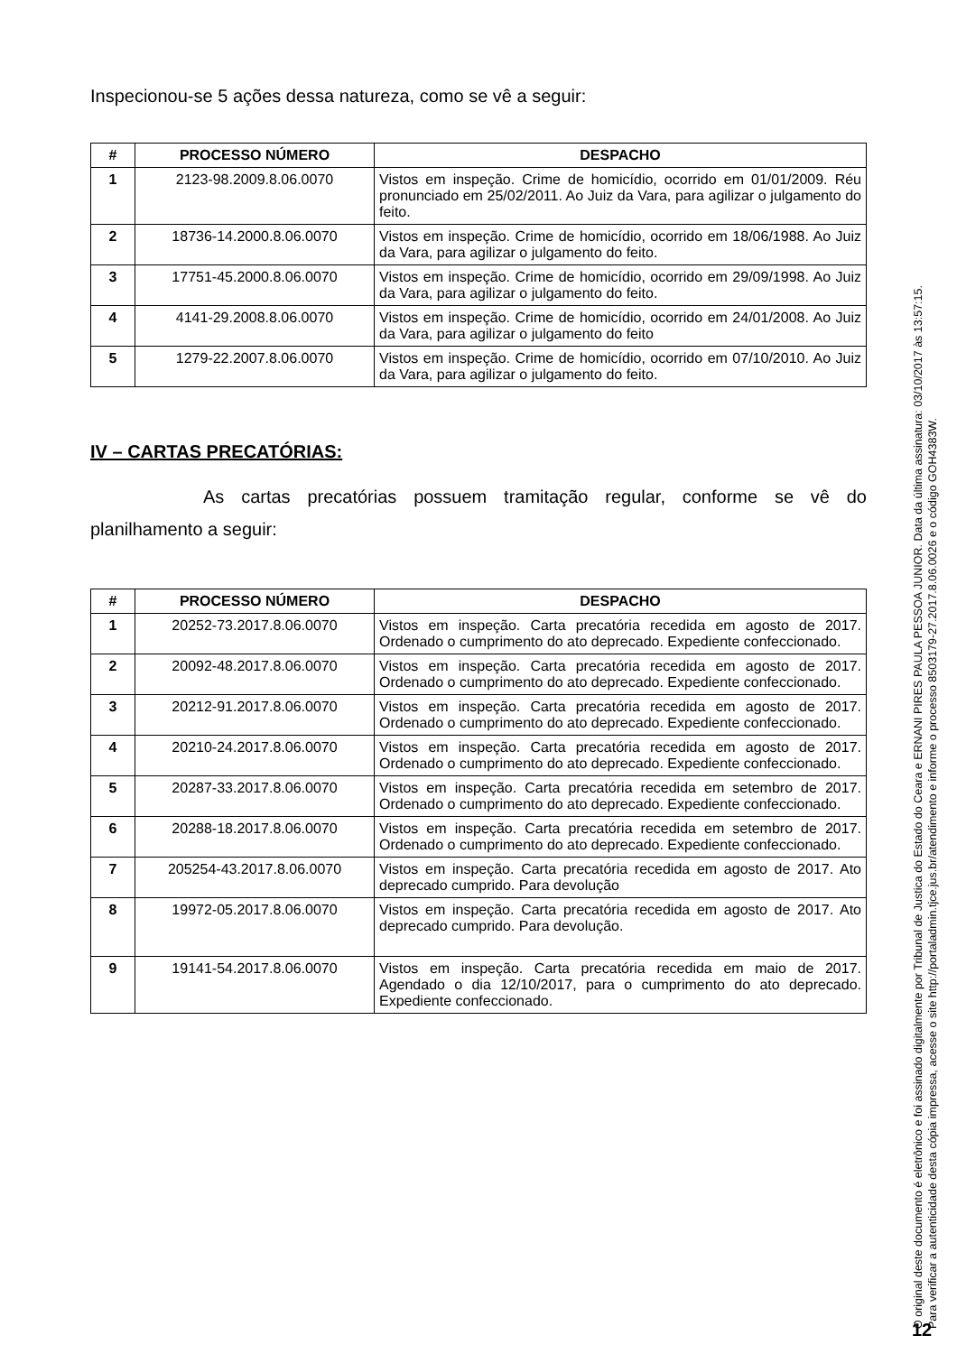Inspecionou-se 5 ações dessa natureza, como se vê a seguir:
| # | PROCESSO NÚMERO | DESPACHO |
| --- | --- | --- |
| 1 | 2123-98.2009.8.06.0070 | Vistos em inspeção. Crime de homicídio, ocorrido em 01/01/2009. Réu pronunciado em 25/02/2011. Ao Juiz da Vara, para agilizar o julgamento do feito. |
| 2 | 18736-14.2000.8.06.0070 | Vistos em inspeção. Crime de homicídio, ocorrido em 18/06/1988. Ao Juiz da Vara, para agilizar o julgamento do feito. |
| 3 | 17751-45.2000.8.06.0070 | Vistos em inspeção. Crime de homicídio, ocorrido em 29/09/1998. Ao Juiz da Vara, para agilizar o julgamento do feito. |
| 4 | 4141-29.2008.8.06.0070 | Vistos em inspeção. Crime de homicídio, ocorrido em 24/01/2008. Ao Juiz da Vara, para agilizar o julgamento do feito |
| 5 | 1279-22.2007.8.06.0070 | Vistos em inspeção. Crime de homicídio, ocorrido em 07/10/2010. Ao Juiz da Vara, para agilizar o julgamento do feito. |
IV – CARTAS PRECATÓRIAS:
As cartas precatórias possuem tramitação regular, conforme se vê do planilhamento a seguir:
| # | PROCESSO NÚMERO | DESPACHO |
| --- | --- | --- |
| 1 | 20252-73.2017.8.06.0070 | Vistos em inspeção. Carta precatória recedida em agosto de 2017. Ordenado o cumprimento do ato deprecado. Expediente confeccionado. |
| 2 | 20092-48.2017.8.06.0070 | Vistos em inspeção. Carta precatória recedida em agosto de 2017. Ordenado o cumprimento do ato deprecado. Expediente confeccionado. |
| 3 | 20212-91.2017.8.06.0070 | Vistos em inspeção. Carta precatória recedida em agosto de 2017. Ordenado o cumprimento do ato deprecado. Expediente confeccionado. |
| 4 | 20210-24.2017.8.06.0070 | Vistos em inspeção. Carta precatória recedida em agosto de 2017. Ordenado o cumprimento do ato deprecado. Expediente confeccionado. |
| 5 | 20287-33.2017.8.06.0070 | Vistos em inspeção. Carta precatória recedida em setembro de 2017. Ordenado o cumprimento do ato deprecado. Expediente confeccionado. |
| 6 | 20288-18.2017.8.06.0070 | Vistos em inspeção. Carta precatória recedida em setembro de 2017. Ordenado o cumprimento do ato deprecado. Expediente confeccionado. |
| 7 | 205254-43.2017.8.06.0070 | Vistos em inspeção. Carta precatória recedida em agosto de 2017. Ato deprecado cumprido. Para devolução |
| 8 | 19972-05.2017.8.06.0070 | Vistos em inspeção. Carta precatória recedida em agosto de 2017. Ato deprecado cumprido. Para devolução. |
| 9 | 19141-54.2017.8.06.0070 | Vistos em inspeção. Carta precatória recedida em maio de 2017. Agendado o dia 12/10/2017, para o cumprimento do ato deprecado. Expediente confeccionado. |
O original deste documento é eletrônico e foi assinado digitalmente por Tribunal de Justica do Estado do Ceara e ERNANI PIRES PAULA PESSOA JUNIOR. Data da última assinatura: 03/10/2017 às 13:57:15.
Para verificar a autenticidade desta cópia impressa, acesse o site http://portaladmin.tjce.jus.br/atendimento e informe o processo 8503179-27.2017.8.06.0026 e o código GOH4383W.
12